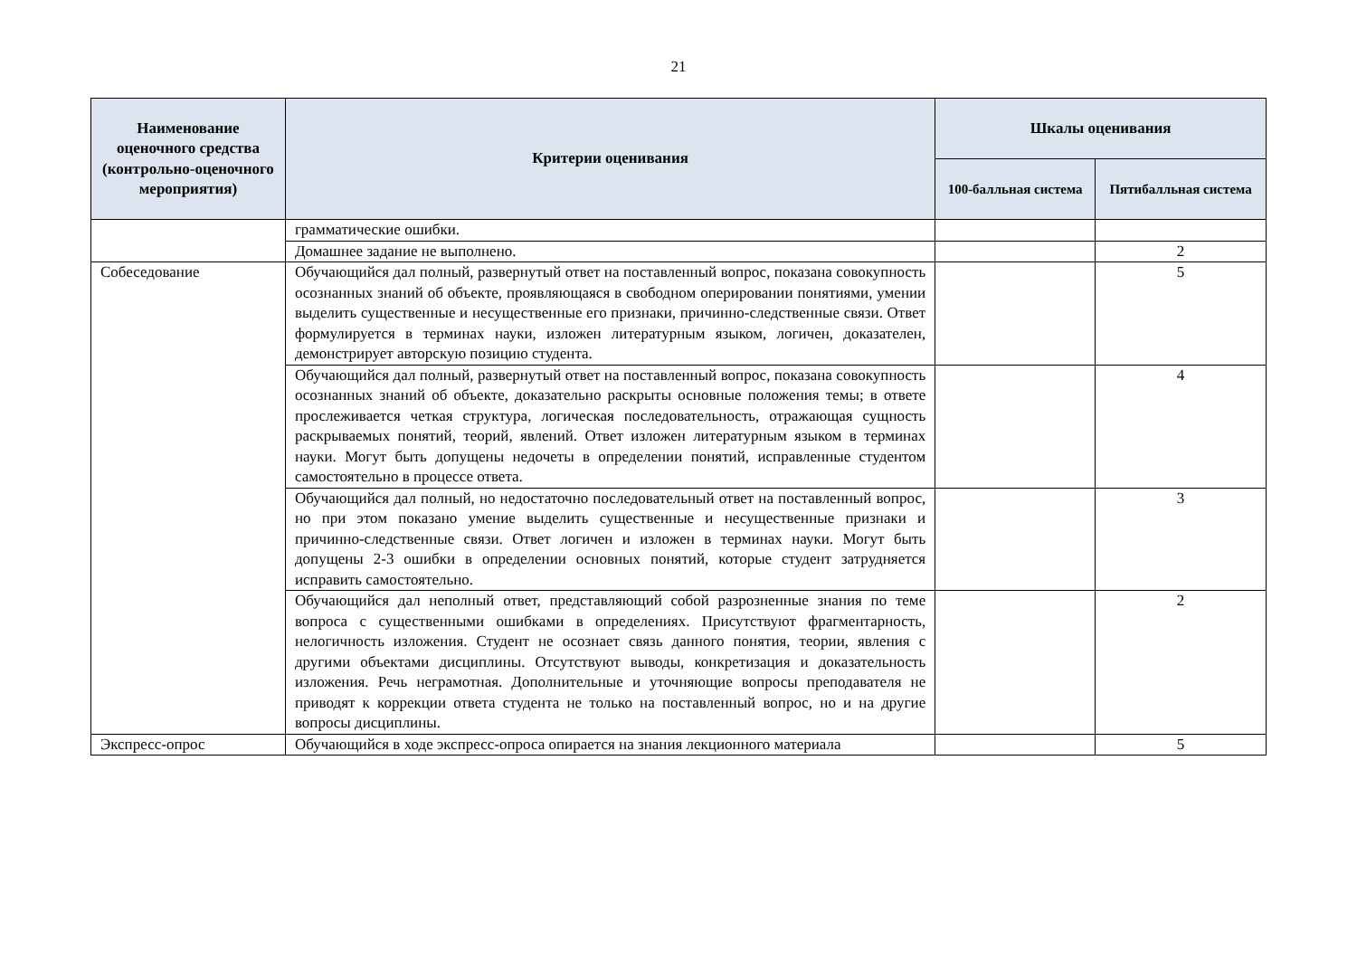21
| Наименование оценочного средства (контрольно-оценочного мероприятия) | Критерии оценивания | Шкалы оценивания | |
| --- | --- | --- | --- |
| | | 100-балльная система | Пятибалльная система |
| | грамматические ошибки. | | |
| | Домашнее задание не выполнено. | | 2 |
| Собеседование | Обучающийся дал полный, развернутый ответ на поставленный вопрос, показана совокупность осознанных знаний об объекте, проявляющаяся в свободном оперировании понятиями, умении выделить существенные и несущественные его признаки, причинно-следственные связи. Ответ формулируется в терминах науки, изложен литературным языком, логичен, доказателен, демонстрирует авторскую позицию студента. | | 5 |
| | Обучающийся дал полный, развернутый ответ на поставленный вопрос, показана совокупность осознанных знаний об объекте, доказательно раскрыты основные положения темы; в ответе прослеживается четкая структура, логическая последовательность, отражающая сущность раскрываемых понятий, теорий, явлений. Ответ изложен литературным языком в терминах науки. Могут быть допущены недочеты в определении понятий, исправленные студентом самостоятельно в процессе ответа. | | 4 |
| | Обучающийся дал полный, но недостаточно последовательный ответ на поставленный вопрос, но при этом показано умение выделить существенные и несущественные признаки и причинно-следственные связи. Ответ логичен и изложен в терминах науки. Могут быть допущены 2-3 ошибки в определении основных понятий, которые студент затрудняется исправить самостоятельно. | | 3 |
| | Обучающийся дал неполный ответ, представляющий собой разрозненные знания по теме вопроса с существенными ошибками в определениях. Присутствуют фрагментарность, нелогичность изложения. Студент не осознает связь данного понятия, теории, явления с другими объектами дисциплины. Отсутствуют выводы, конкретизация и доказательность изложения. Речь неграмотная. Дополнительные и уточняющие вопросы преподавателя не приводят к коррекции ответа студента не только на поставленный вопрос, но и на другие вопросы дисциплины. | | 2 |
| Экспресс-опрос | Обучающийся в ходе экспресс-опроса опирается на знания лекционного материала | | 5 |